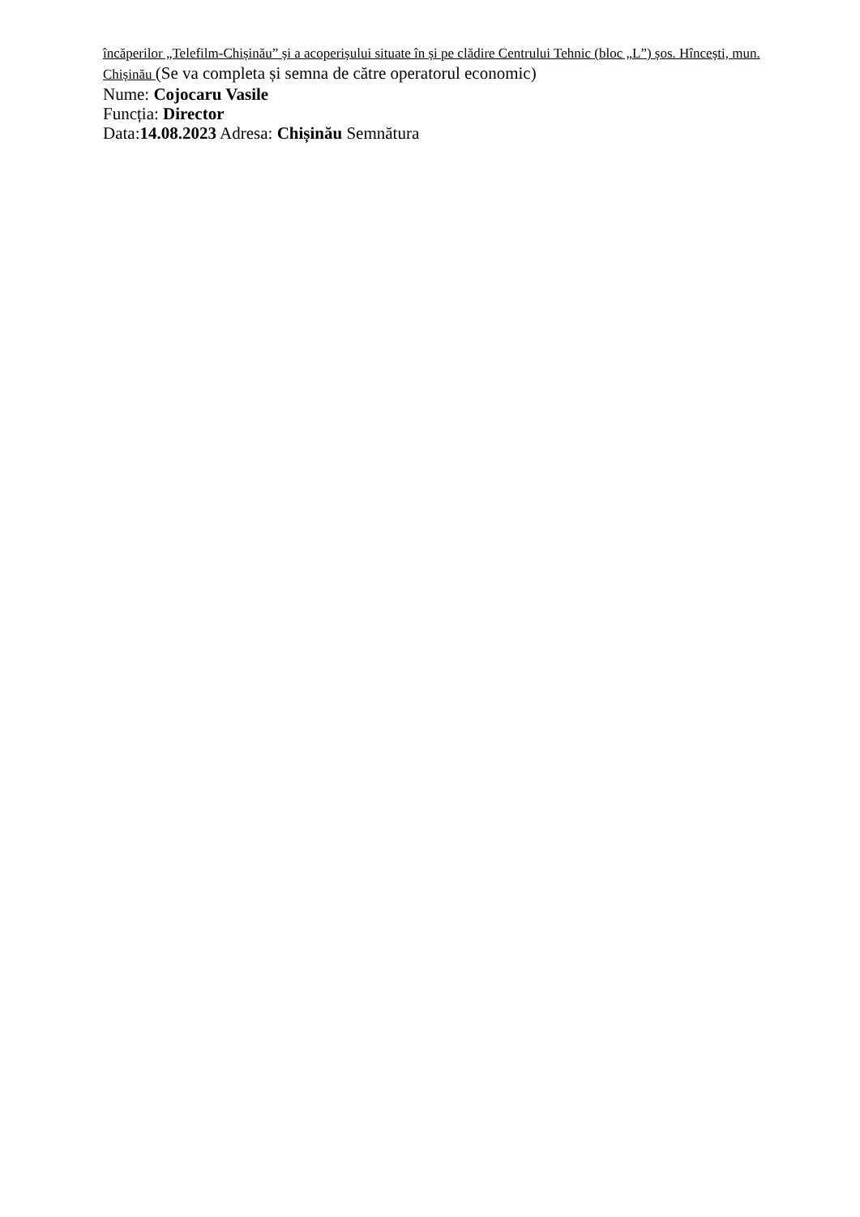încăperilor „Telefilm-Chișinău” și a acoperișului situate în și pe clădire Centrului Tehnic (bloc „L”) șos. Hîncești, mun. Chișinău (Se va completa și semna de către operatorul economic)
Nume: Cojocaru Vasile
Funcția: Director
Data:14.08.2023 Adresa: Chișinău Semnătura